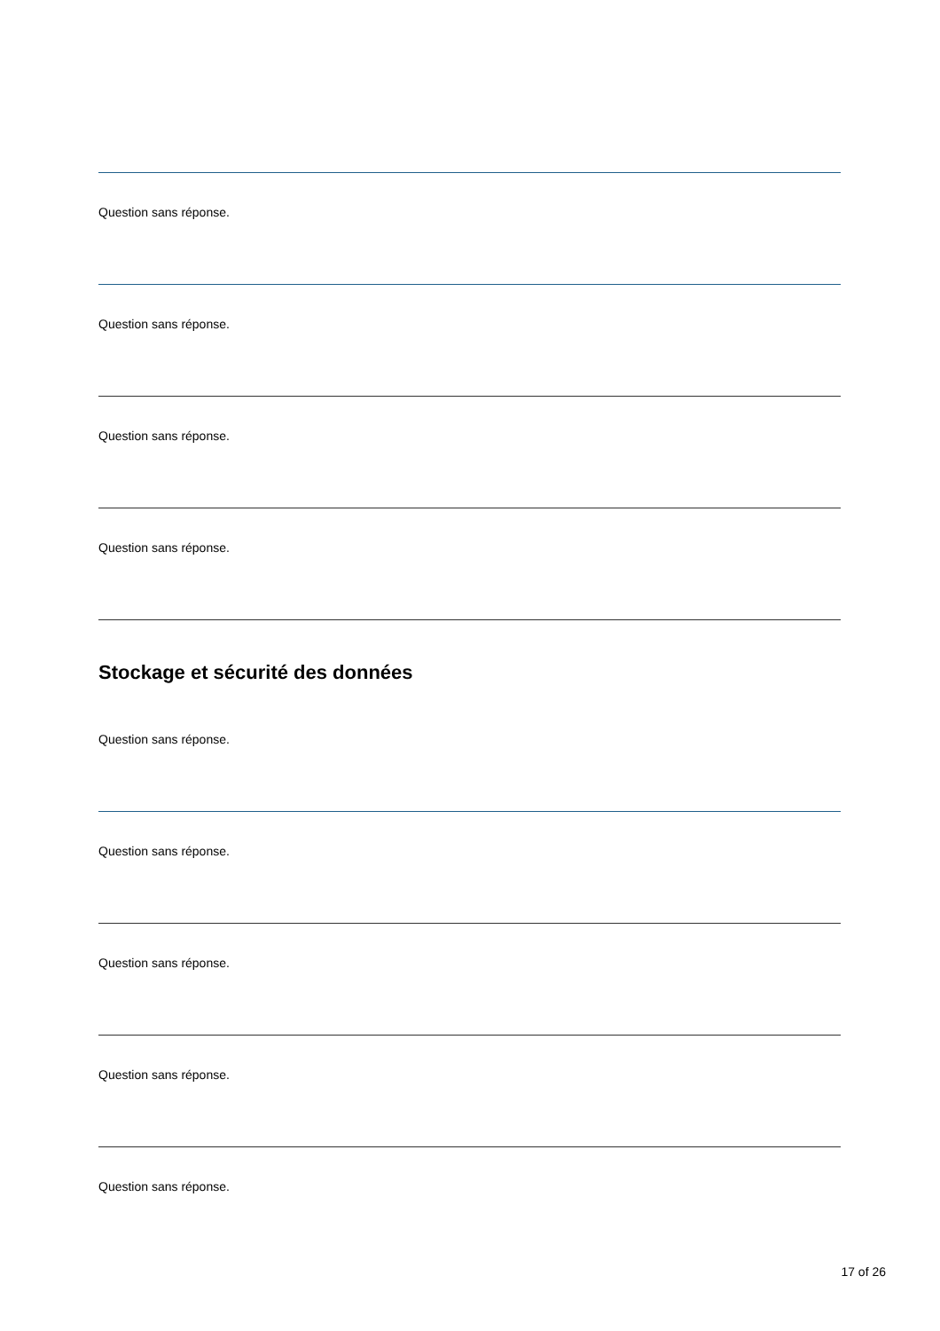Question sans réponse.
Question sans réponse.
Question sans réponse.
Question sans réponse.
Stockage et sécurité des données
Question sans réponse.
Question sans réponse.
Question sans réponse.
Question sans réponse.
Question sans réponse.
17 of 26